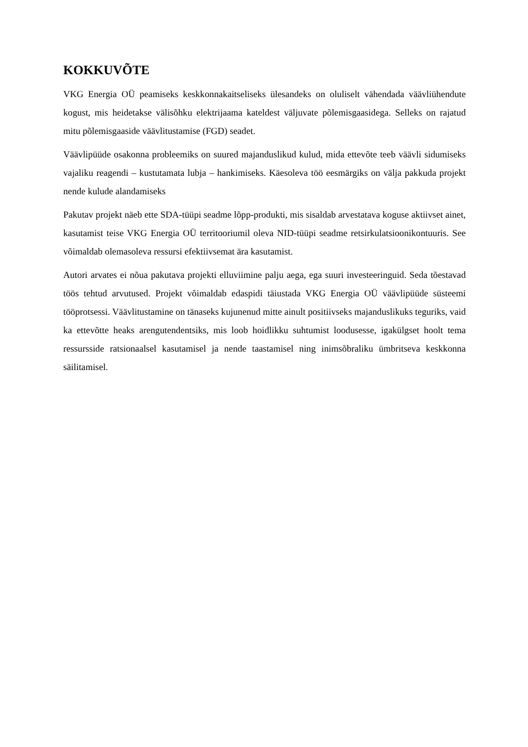KOKKUVÕTE
VKG Energia OÜ peamiseks keskkonnakaitseliseks ülesandeks on oluliselt vähendada väävliühendute kogust, mis heidetakse välisõhku elektrijaama kateldest väljuvate põlemisgaasidega. Selleks on rajatud mitu põlemisgaaside väävlitustamise (FGD) seadet.
Väävlipüüde osakonna probleemiks on suured majanduslikud kulud, mida ettevõte teeb väävli sidumiseks vajaliku reagendi – kustutamata lubja – hankimiseks. Käesoleva töö eesmärgiks on välja pakkuda projekt nende kulude alandamiseks
Pakutav projekt näeb ette SDA-tüüpi seadme lõpp-produkti, mis sisaldab arvestatava koguse aktiivset ainet, kasutamist teise VKG Energia OÜ territooriumil oleva NID-tüüpi seadme retsirkulatsioonikontuuris. See võimaldab olemasoleva ressursi efektiivsemat ära kasutamist.
Autori arvates ei nõua pakutava projekti elluviimine palju aega, ega suuri investeeringuid. Seda tõestavad töös tehtud arvutused. Projekt võimaldab edaspidi täiustada VKG Energia OÜ väävlipüüde süsteemi tööprotsessi. Väävlitustamine on tänaseks kujunenud mitte ainult positiivseks majanduslikuks teguriks, vaid ka ettevõtte heaks arengutendentsiks, mis loob hoidlikku suhtumist loodusesse, igakülgset hoolt tema ressursside ratsionaalsel kasutamisel ja nende taastamisel ning inimsõbraliku ümbritseva keskkonna säilitamisel.